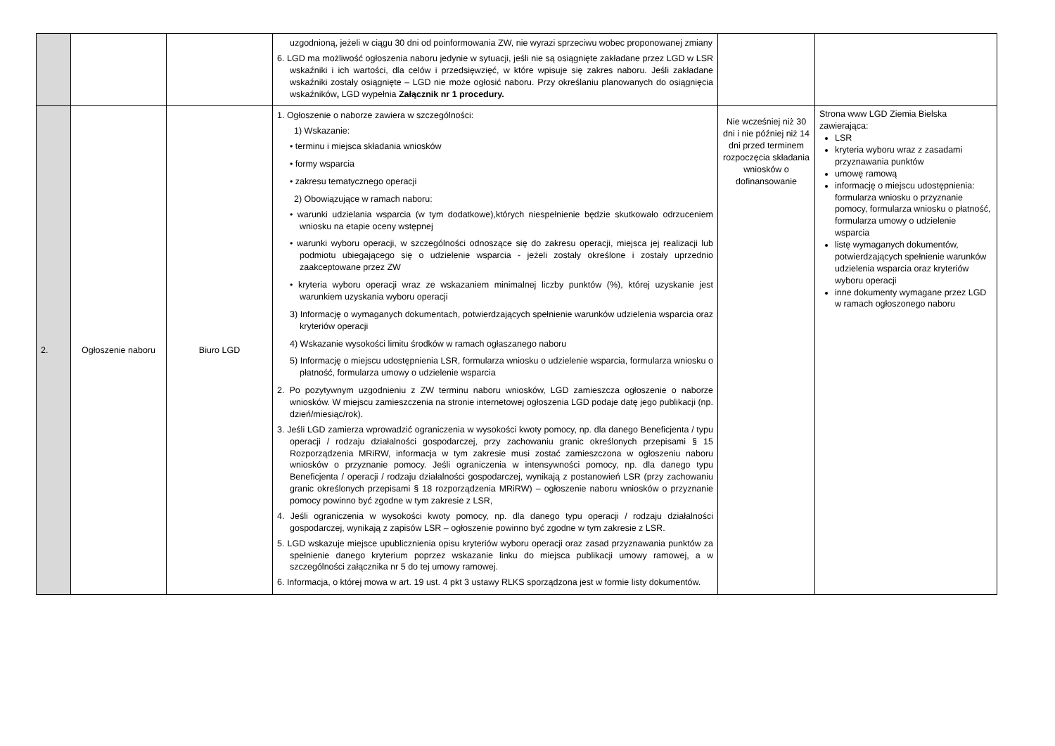| | | | uzgodnioną, jeżeli w ciągu 30 dni od poinformowania ZW, nie wyrazi sprzeciwu wobec proponowanej zmiany 6. LGD ma możliwość ogłoszenia naboru jedynie w sytuacji, jeśli nie są osiągnięte zakładane przez LGD w LSR wskaźniki i ich wartości, dla celów i przedsięwzięć, w które wpisuje się zakres naboru. Jeśli zakładane wskaźniki zostały osiągnięte – LGD nie może ogłosić naboru. Przy określaniu planowanych do osiągnięcia wskaźników , LGD wypełnia Załącznik nr 1 procedury. | | |
| 2. | Ogłoszenie naboru | Biuro LGD | 1. Ogłoszenie o naborze zawiera w szczególności: 1) Wskazanie: • terminu i miejsca składania wniosków • formy wsparcia • zakresu tematycznego operacji 2) Obowiązujące w ramach naboru: • warunki udzielania wsparcia (w tym dodatkowe),których niespełnienie będzie skutkowało odrzuceniem wniosku na etapie oceny wstępnej • warunki wyboru operacji, w szczególności odnoszące się do zakresu operacji, miejsca jej realizacji lub podmiotu ubiegającego się o udzielenie wsparcia - jeżeli zostały określone i zostały uprzednio zaakceptowane przez ZW • kryteria wyboru operacji wraz ze wskazaniem minimalnej liczby punktów (%), której uzyskanie jest warunkiem uzyskania wyboru operacji 3) Informację o wymaganych dokumentach, potwierdzających spełnienie warunków udzielenia wsparcia oraz kryteriów operacji 4) Wskazanie wysokości limitu środków w ramach ogłaszanego naboru 5) Informację o miejscu udostępnienia LSR, formularza wniosku o udzielenie wsparcia, formularza wniosku o płatność, formularza umowy o udzielenie wsparcia 2. Po pozytywnym uzgodnieniu z ZW terminu naboru wniosków, LGD zamieszcza ogłoszenie o naborze wniosków. W miejscu zamieszczenia na stronie internetowej ogłoszenia LGD podaje datę jego publikacji (np. dzień/miesiąc/rok). 3. Jeśli LGD zamierza wprowadzić ograniczenia w wysokości kwoty pomocy, np. dla danego Beneficjenta / typu operacji / rodzaju działalności gospodarczej, przy zachowaniu granic określonych przepisami § 15 Rozporządzenia MRiRW, informacja w tym zakresie musi zostać zamieszczona w ogłoszeniu naboru wniosków o przyznanie pomocy. Jeśli ograniczenia w intensywności pomocy, np. dla danego typu Beneficjenta / operacji / rodzaju działalności gospodarczej, wynikają z postanowień LSR (przy zachowaniu granic określonych przepisami § 18 rozporządzenia MRiRW) – ogłoszenie naboru wniosków o przyznanie pomocy powinno być zgodne w tym zakresie z LSR, 4. Jeśli ograniczenia w wysokości kwoty pomocy, np. dla danego typu operacji / rodzaju działalności gospodarczej, wynikają z zapisów LSR – ogłoszenie powinno być zgodne w tym zakresie z LSR. 5. LGD wskazuje miejsce upublicznienia opisu kryteriów wyboru operacji oraz zasad przyznawania punktów za spełnienie danego kryterium poprzez wskazanie linku do miejsca publikacji umowy ramowej, a w szczególności załącznika nr 5 do tej umowy ramowej. 6. Informacja, o której mowa w art. 19 ust. 4 pkt 3 ustawy RLKS sporządzona jest w formie listy dokumentów. | Nie wcześniej niż 30 dni i nie później niż 14 dni przed terminem rozpoczęcia składania wniosków o dofinansowanie | Strona www LGD Ziemia Bielska zawierająca: LSR kryteria wyboru wraz z zasadami przyznawania punktów umowę ramową informację o miejscu udostępnienia: formularza wniosku o przyznanie pomocy, formularza wniosku o płatność, formularza umowy o udzielenie wsparcia listę wymaganych dokumentów, potwierdzających spełnienie warunków udzielenia wsparcia oraz kryteriów wyboru operacji inne dokumenty wymagane przez LGD w ramach ogłoszonego naboru |